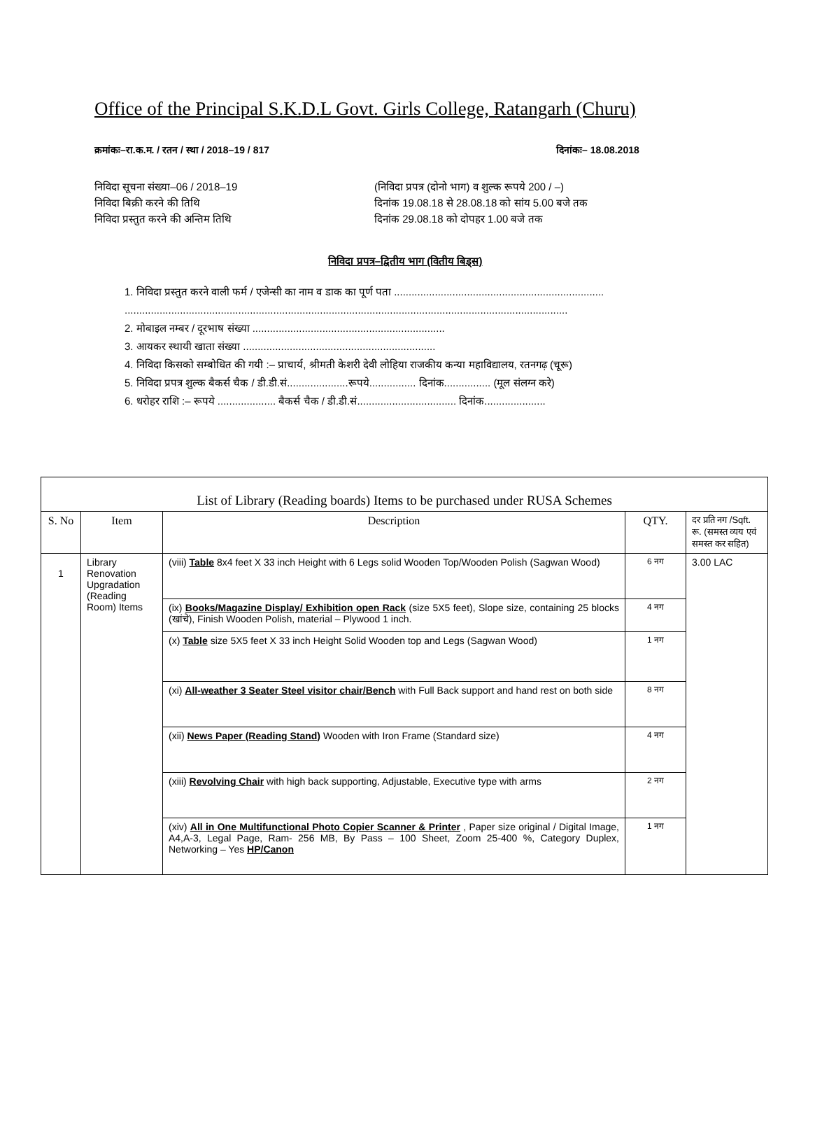Office of the Principal S.K.D.L Govt. Girls College, Ratangarh (Churu)
क्रमांकः–रा.क.म. / रतन / स्था / 2018–19 / 817
दिनांकः– 18.08.2018
निविदा सूचना संख्या–06 / 2018–19
(निविदा प्रपत्र (दोनो भाग) व शुल्क रूपये 200 / –)
निविदा बिक्री करने की तिथि दिनांक 19.08.18 से 28.08.18 को सांय 5.00 बजे तक
निविदा प्रस्तुत करने की अन्तिम तिथि
दिनांक 29.08.18 को दोपहर 1.00 बजे तक
निविदा प्रपत्र–द्वितीय भाग (वितीय बिड्स)
1. निविदा प्रस्तुत करने वाली फर्म / एजेन्सी का नाम व डाक का पूर्ण पता ........................................................................
........................................................................................................................................................
2. मोबाइल नम्बर / दूरभाष संख्या ..................................................................
3. आयकर स्थायी खाता संख्या ..................................................................
4. निविदा किसको सम्बोधित की गयी :– प्राचार्य, श्रीमती केशरी देवी लोहिया राजकीय कन्या महाविद्यालय, रतनगढ़ (चूरू)
5. निविदा प्रपत्र शुल्क बैकर्स चैक / डी.डी.सं.....................रूपये................ दिनांक................ (मूल संलग्न करे)
6. धरोहर राशि :– रूपये .................... बैकर्स चैक / डी.डी.सं.................................. दिनांक.....................
| List of Library (Reading boards) Items to be purchased under RUSA Schemes | | | | |
| S. No | Item | Description | QTY. | दर प्रति नग /Sqft. रू. (समस्त व्यय एवं समस्त कर सहित) |
| 1 | Library Renovation Upgradation (Reading Room) Items | (viii) Table 8x4 feet X 33 inch Height with 6 Legs solid Wooden Top/Wooden Polish (Sagwan Wood) | 6 नग | 3.00 LAC |
| | | (ix) Books/Magazine Display/ Exhibition open Rack (size 5X5 feet), Slope size, containing 25 blocks (खांचे), Finish Wooden Polish, material – Plywood 1 inch. | 4 नग | |
| | | (x) Table size 5X5 feet X 33 inch Height Solid Wooden top and Legs (Sagwan Wood) | 1 नग | |
| | | (xi) All-weather 3 Seater Steel visitor chair/Bench with Full Back support and hand rest on both side | 8 नग | |
| | | (xii) News Paper (Reading Stand) Wooden with Iron Frame (Standard size) | 4 नग | |
| | | (xiii) Revolving Chair with high back supporting, Adjustable, Executive type with arms | 2 नग | |
| | | (xiv) All in One Multifunctional Photo Copier Scanner & Printer , Paper size original / Digital Image, A4,A-3, Legal Page, Ram- 256 MB, By Pass – 100 Sheet, Zoom 25-400 %, Category Duplex, Networking – Yes HP/Canon | 1 नग | |